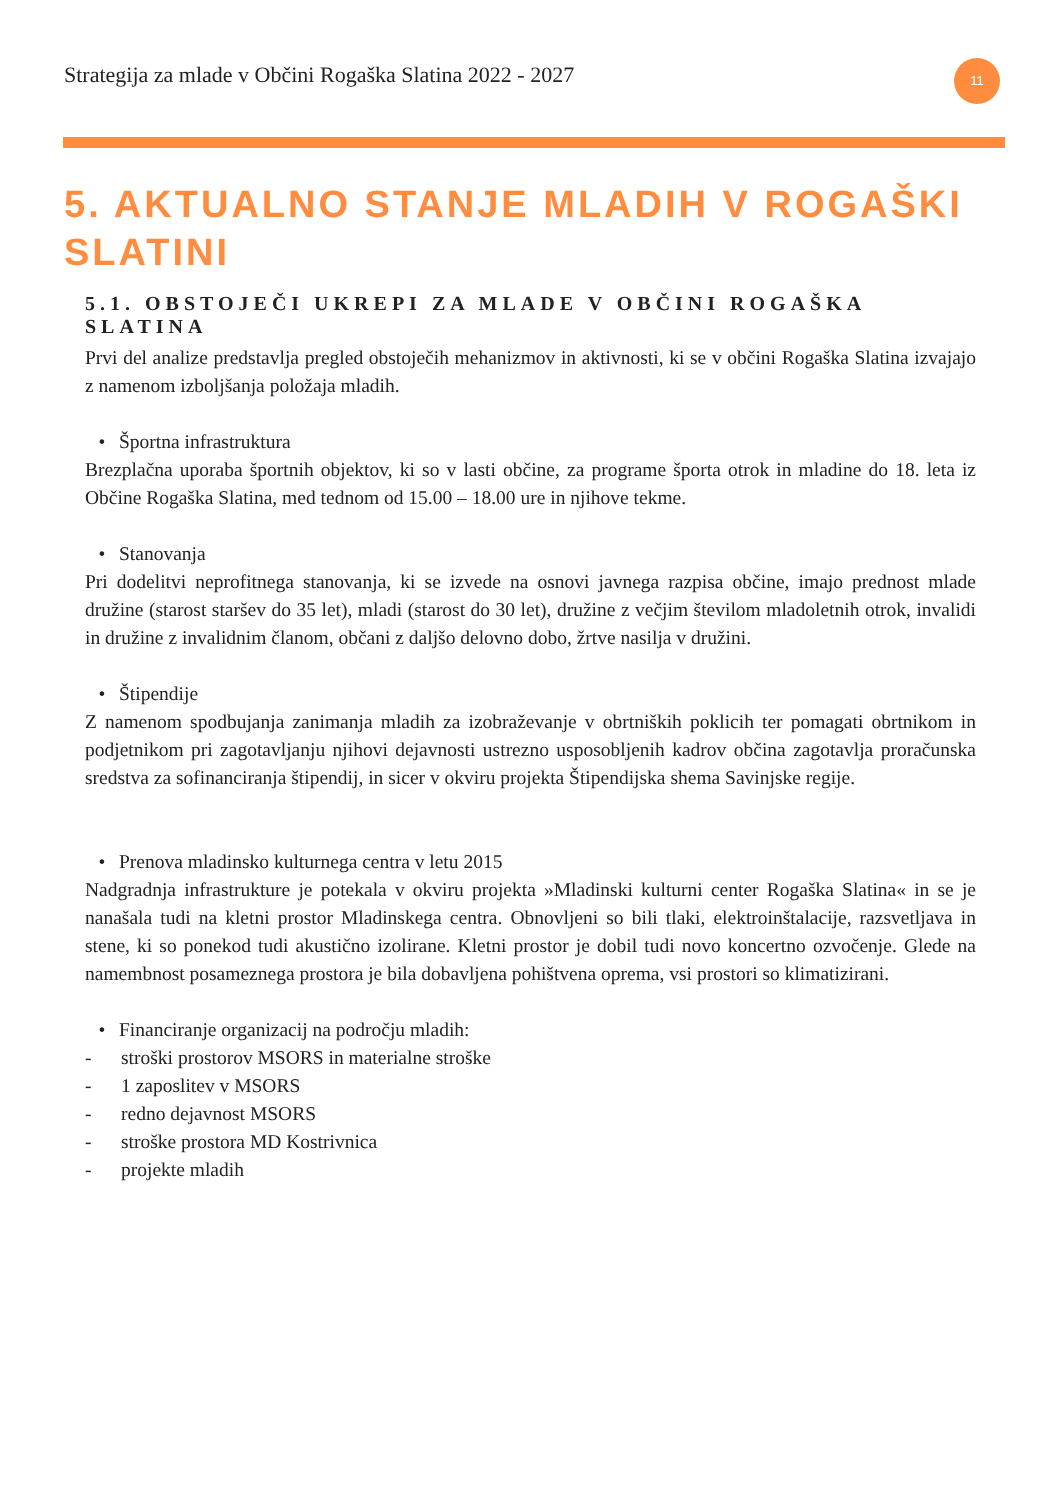Strategija za mlade v Občini Rogaška Slatina 2022 - 2027
11
5. AKTUALNO STANJE MLADIH V ROGAŠKI SLATINI
5.1. OBSTOJEČI UKREPI ZA MLADE V OBČINI ROGAŠKA SLATINA
Prvi del analize predstavlja pregled obstoječih mehanizmov in aktivnosti, ki se v občini Rogaška Slatina izvajajo z namenom izboljšanja položaja mladih.
• Športna infrastruktura
Brezplačna uporaba športnih objektov, ki so v lasti občine, za programe športa otrok in mladine do 18. leta iz Občine Rogaška Slatina, med tednom od 15.00 – 18.00 ure in njihove tekme.
• Stanovanja
Pri dodelitvi neprofitnega stanovanja, ki se izvede na osnovi javnega razpisa občine, imajo prednost mlade družine (starost staršev do 35 let), mladi (starost do 30 let), družine z večjim številom mladoletnih otrok, invalidi in družine z invalidnim članom, občani z daljšo delovno dobo, žrtve nasilja v družini.
• Štipendije
Z namenom spodbujanja zanimanja mladih za izobraževanje v obrtniških poklicih ter pomagati obrtnikom in podjetnikom pri zagotavljanju njihovi dejavnosti ustrezno usposobljenih kadrov občina zagotavlja proračunska sredstva za sofinanciranja štipendij, in sicer v okviru projekta Štipendijska shema Savinjske regije.
• Prenova mladinsko kulturnega centra v letu 2015
Nadgradnja infrastrukture je potekala v okviru projekta »Mladinski kulturni center Rogaška Slatina« in se je nanašala tudi na kletni prostor Mladinskega centra. Obnovljeni so bili tlaki, elektroinštalacije, razsvetljava in stene, ki so ponekod tudi akustično izolirane. Kletni prostor je dobil tudi novo koncertno ozvočenje. Glede na namembnost posameznega prostora je bila dobavljena pohištvena oprema, vsi prostori so klimatizirani.
• Financiranje organizacij na področju mladih:
- stroški prostorov MSORS in materialne stroške
- 1 zaposlitev v MSORS
- redno dejavnost MSORS
- stroške prostora MD Kostrivnica
- projekte mladih